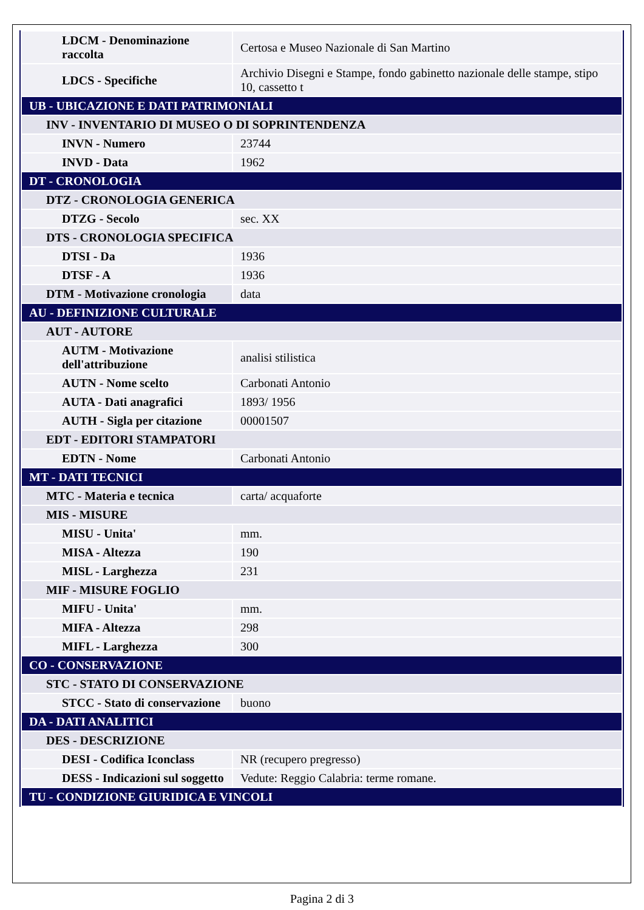| LDCM - Denominazione raccolta | Certosa e Museo Nazionale di San Martino |
| LDCS - Specifiche | Archivio Disegni e Stampe, fondo gabinetto nazionale delle stampe, stipo 10, cassetto t |
| UB - UBICAZIONE E DATI PATRIMONIALI | |
| INV - INVENTARIO DI MUSEO O DI SOPRINTENDENZA | |
| INVN - Numero | 23744 |
| INVD - Data | 1962 |
| DT - CRONOLOGIA | |
| DTZ - CRONOLOGIA GENERICA | |
| DTZG - Secolo | sec. XX |
| DTS - CRONOLOGIA SPECIFICA | |
| DTSI - Da | 1936 |
| DTSF - A | 1936 |
| DTM - Motivazione cronologia | data |
| AU - DEFINIZIONE CULTURALE | |
| AUT - AUTORE | |
| AUTM - Motivazione dell'attribuzione | analisi stilistica |
| AUTN - Nome scelto | Carbonati Antonio |
| AUTA - Dati anagrafici | 1893/ 1956 |
| AUTH - Sigla per citazione | 00001507 |
| EDT - EDITORI STAMPATORI | |
| EDTN - Nome | Carbonati Antonio |
| MT - DATI TECNICI | |
| MTC - Materia e tecnica | carta/ acquaforte |
| MIS - MISURE | |
| MISU - Unita' | mm. |
| MISA - Altezza | 190 |
| MISL - Larghezza | 231 |
| MIF - MISURE FOGLIO | |
| MIFU - Unita' | mm. |
| MIFA - Altezza | 298 |
| MIFL - Larghezza | 300 |
| CO - CONSERVAZIONE | |
| STC - STATO DI CONSERVAZIONE | |
| STCC - Stato di conservazione | buono |
| DA - DATI ANALITICI | |
| DES - DESCRIZIONE | |
| DESI - Codifica Iconclass | NR (recupero pregresso) |
| DESS - Indicazioni sul soggetto | Vedute: Reggio Calabria: terme romane. |
| TU - CONDIZIONE GIURIDICA E VINCOLI | |
Pagina 2 di 3